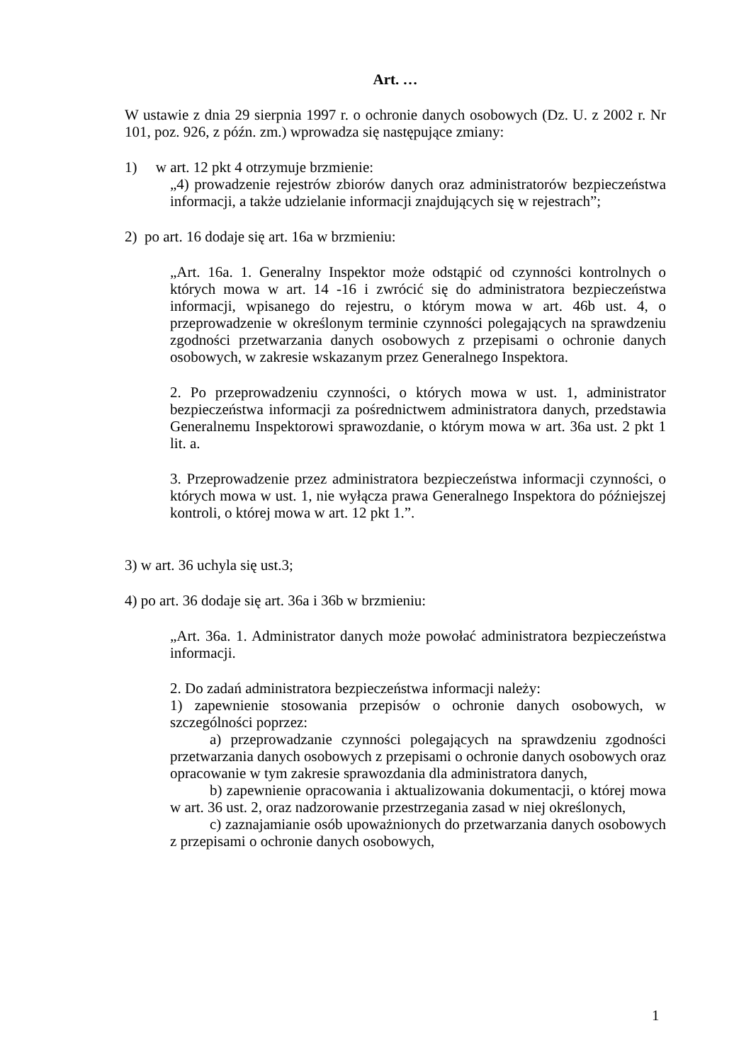Art. …
W ustawie z dnia 29 sierpnia 1997 r. o ochronie danych osobowych (Dz. U. z 2002 r. Nr 101, poz. 926, z późn. zm.) wprowadza się następujące zmiany:
1) w art. 12 pkt 4 otrzymuje brzmienie:
„4) prowadzenie rejestrów zbiorów danych oraz administratorów bezpieczeństwa informacji, a także udzielanie informacji znajdujących się w rejestrach”;
2) po art. 16 dodaje się art. 16a w brzmieniu:
„Art. 16a. 1. Generalny Inspektor może odstąpić od czynności kontrolnych o których mowa w art. 14 -16 i zwrócić się do administratora bezpieczeństwa informacji, wpisanego do rejestru, o którym mowa w art. 46b ust. 4, o przeprowadzenie w określonym terminie czynności polegających na sprawdzeniu zgodności przetwarzania danych osobowych z przepisami o ochronie danych osobowych, w zakresie wskazanym przez Generalnego Inspektora.
2. Po przeprowadzeniu czynności, o których mowa w ust. 1, administrator bezpieczeństwa informacji za pośrednictwem administratora danych, przedstawia Generalnemu Inspektorowi sprawozdanie, o którym mowa w art. 36a ust. 2 pkt 1 lit. a.
3. Przeprowadzenie przez administratora bezpieczeństwa informacji czynności, o których mowa w ust. 1, nie wyłącza prawa Generalnego Inspektora do późniejszej kontroli, o której mowa w art. 12 pkt 1.”.
3) w art. 36 uchyla się ust.3;
4) po art. 36 dodaje się art. 36a i 36b w brzmieniu:
„Art. 36a. 1. Administrator danych może powołać administratora bezpieczeństwa informacji.
2. Do zadań administratora bezpieczeństwa informacji należy:
1) zapewnienie stosowania przepisów o ochronie danych osobowych, w szczególności poprzez:
a) przeprowadzanie czynności polegających na sprawdzeniu zgodności przetwarzania danych osobowych z przepisami o ochronie danych osobowych oraz opracowanie w tym zakresie sprawozdania dla administratora danych,
b) zapewnienie opracowania i aktualizowania dokumentacji, o której mowa w art. 36 ust. 2, oraz nadzorowanie przestrzegania zasad w niej określonych,
c) zaznajamianie osób upoważnionych do przetwarzania danych osobowych z przepisami o ochronie danych osobowych,
1